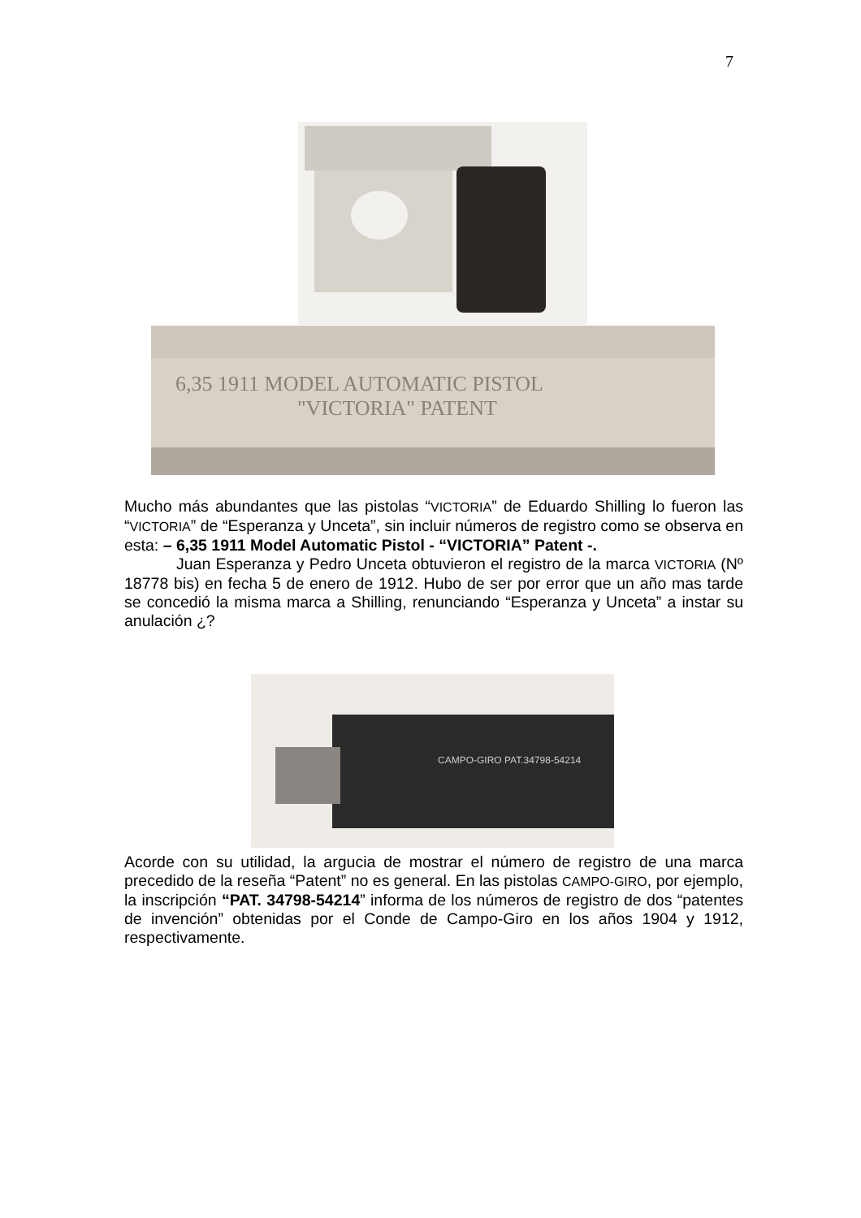7
6,35 1911 MODEL AUTOMATIC PISTOL
"VICTORIA" PATENT
Mucho más abundantes que las pistolas “VICTORIA” de Eduardo Shilling lo fueron las “VICTORIA” de “Esperanza y Unceta”, sin incluir números de registro como se observa en esta: – 6,35 1911 Model Automatic Pistol - “VICTORIA” Patent -.
Juan Esperanza y Pedro Unceta obtuvieron el registro de la marca VICTORIA (Nº 18778 bis) en fecha 5 de enero de 1912. Hubo de ser por error que un año mas tarde se concedió la misma marca a Shilling, renunciando “Esperanza y Unceta” a instar su anulación ¿?
CAMPO-GIRO PAT.34798-54214
Acorde con su utilidad, la argucia de mostrar el número de registro de una marca precedido de la reseña “Patent” no es general. En las pistolas CAMPO-GIRO, por ejemplo, la inscripción “PAT. 34798-54214” informa de los números de registro de dos “patentes de invención” obtenidas por el Conde de Campo-Giro en los años 1904 y 1912, respectivamente.